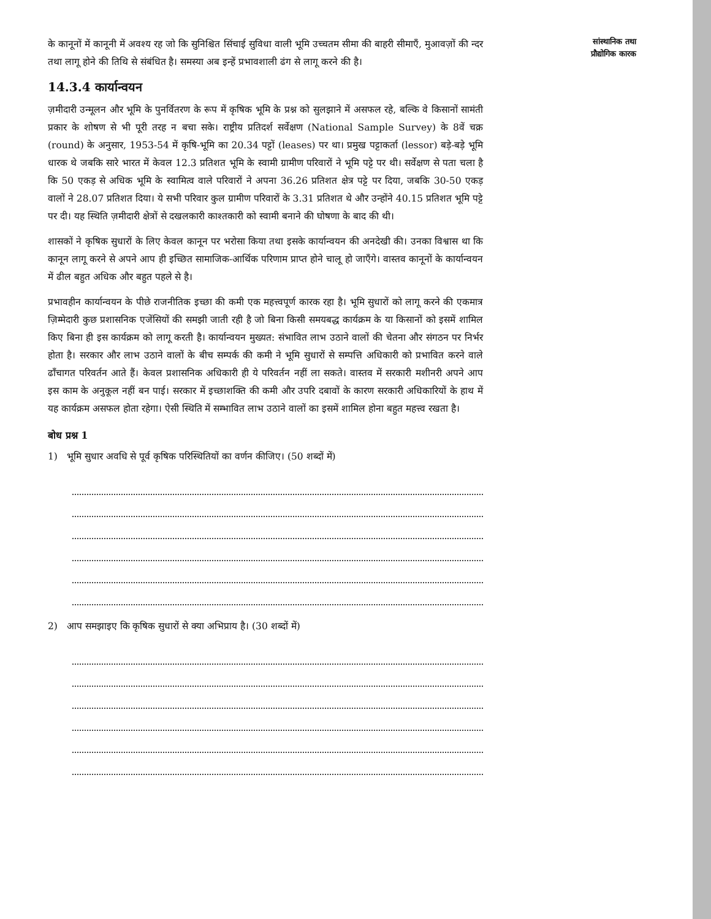के कानूनों में कानूनी में अवश्य रह जो कि सुनिश्चित सिंचाई सुविधा वाली भूमि उच्चतम सीमा की बाहरी सीमाएँ, मुआवज़ों की न्दर तथा लागू होने की तिथि से संबंधित है। समस्या अब इन्हें प्रभावशाली ढंग से लागू करने की है।
14.3.4 कार्यान्वयन
ज़मीदारी उन्मूलन और भूमि के पुनर्वितरण के रूप में कृषिक भूमि के प्रश्न को सुलझाने में असफल रहे, बल्कि वे किसानों सामंती प्रकार के शोषण से भी पूरी तरह न बचा सके। राष्ट्रीय प्रतिदर्श सर्वेक्षण (National Sample Survey) के 8वें चक्र (round) के अनुसार, 1953-54 में कृषि-भूमि का 20.34 पट्टों (leases) पर था। प्रमुख पट्टाकर्ता (lessor) बड़े-बड़े भूमि धारक थे जबकि सारे भारत में केवल 12.3 प्रतिशत भूमि के स्वामी ग्रामीण परिवारों ने भूमि पट्टे पर थी। सर्वेक्षण से पता चला है कि 50 एकड़ से अधिक भूमि के स्वामित्व वाले परिवारों ने अपना 36.26 प्रतिशत क्षेत्र पट्टे पर दिया, जबकि 30-50 एकड़ वालों ने 28.07 प्रतिशत दिया। ये सभी परिवार कुल ग्रामीण परिवारों के 3.31 प्रतिशत थे और उन्होंने 40.15 प्रतिशत भूमि पट्टे पर दी। यह स्थिति ज़मीदारी क्षेत्रों से दखलकारी काश्तकारी को स्वामी बनाने की घोषणा के बाद की थी।
शासकों ने कृषिक सुधारों के लिए केवल कानून पर भरोसा किया तथा इसके कार्यान्वयन की अनदेखी की। उनका विश्वास था कि कानून लागू करने से अपने आप ही इच्छित सामाजिक-आर्थिक परिणाम प्राप्त होने चालू हो जाएँगे। वास्तव कानूनों के कार्यान्वयन में ढील बहुत अधिक और बहुत पहले से है।
प्रभावहीन कार्यान्वयन के पीछे राजनीतिक इच्छा की कमी एक महत्त्वपूर्ण कारक रहा है। भूमि सुधारों को लागू करने की एकमात्र ज़िम्मेदारी कुछ प्रशासनिक एजेंसियों की समझी जाती रही है जो बिना किसी समयबद्ध कार्यक्रम के या किसानों को इसमें शामिल किए बिना ही इस कार्यक्रम को लागू करती है। कार्यान्वयन मुख्यत: संभावित लाभ उठाने वालों की चेतना और संगठन पर निर्भर होता है। सरकार और लाभ उठाने वालों के बीच सम्पर्क की कमी ने भूमि सुधारों से सम्पत्ति अधिकारी को प्रभावित करने वाले ढाँचागत परिवर्तन आते हैं। केवल प्रशासनिक अधिकारी ही ये परिवर्तन नहीं ला सकते। वास्तव में सरकारी मशीनरी अपने आप इस काम के अनुकूल नहीं बन पाई। सरकार में इच्छाशक्ति की कमी और उपरि दबावों के कारण सरकारी अधिकारियों के हाथ में यह कार्यक्रम असफल होता रहेगा। ऐसी स्थिति में सम्भावित लाभ उठाने वालों का इसमें शामिल होना बहुत महत्त्व रखता है।
बोध प्रश्न 1
1) भूमि सुधार अवधि से पूर्व कृषिक परिस्थितियों का वर्णन कीजिए। (50 शब्दों में)
2) आप समझाइए कि कृषिक सुधारों से क्या अभिप्राय है। (30 शब्दों में)
सांस्थानिक तथा
प्रौद्योगिक कारक